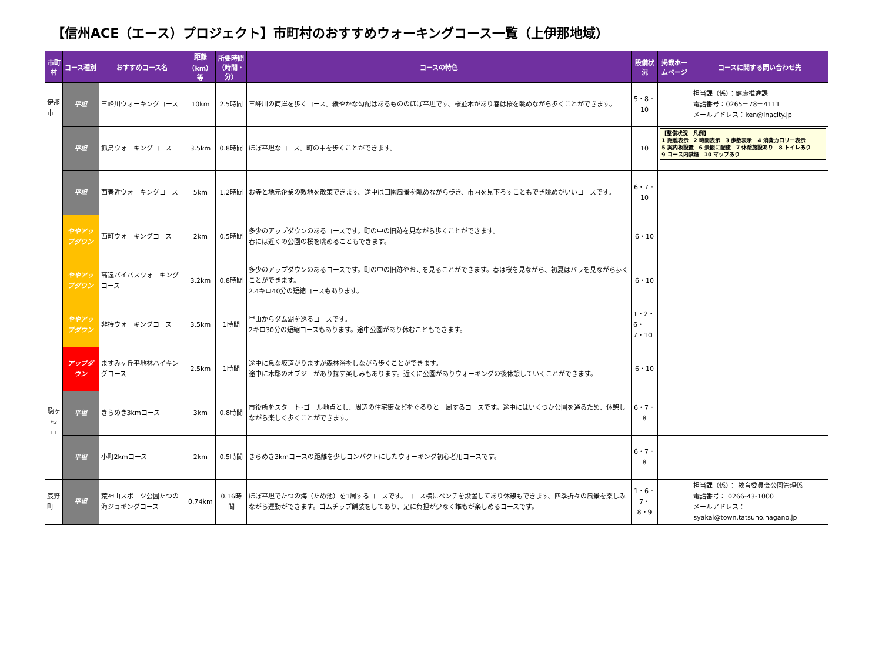【信州ACE（エース）プロジェクト】市町村のおすすめウォーキングコース一覧（上伊那地域）
| 市町村 | コース種別 | おすすめコース名 | 距離 （km）等 | 所要時間 （時間・分） | コースの特色 | 設備状況 | 掲載ホームページ | コースに関する問い合わせ先 |
| --- | --- | --- | --- | --- | --- | --- | --- | --- |
| 伊那市 | 平坦 | 三峰川ウォーキングコース | 10km | 2.5時間 | 三峰川の両岸を歩くコース。緩やかな勾配はあるもののほぼ平坦です。桜並木があり春は桜を眺めながら歩くことができます。 | 5・8・10 | | 担当課（係）：健康推進課 電話番号：0265－78－4111 メールアドレス：ken@inacity.jp |
| | 平坦 | 狐島ウォーキングコース | 3.5km | 0.8時間 | ほぼ平坦なコース。町の中を歩くことができます。 | 10 | 【整備状況 凡例】 1 距離表示 2 時間表示 3 歩数表示 4 消費カロリー表示 5 案内板設置 6 景観に配慮 7 休憩施設あり 8 トイレあり 9 コース内禁煙 10 マップあり | |
| | 平坦 | 西春近ウォーキングコース | 5km | 1.2時間 | お寺と地元企業の敷地を散策できます。途中は田園風景を眺めながら歩き、市内を見下ろすこともでき眺めがいいコースです。 | 6・7・10 | | |
| | ややアップダウン | 西町ウォーキングコース | 2km | 0.5時間 | 多少のアップダウンのあるコースです。町の中の旧跡を見ながら歩くことができます。 春には近くの公園の桜を眺めることもできます。 | 6・10 | | |
| | ややアップダウン | 高遠バイパスウォーキングコース | 3.2km | 0.8時間 | 多少のアップダウンのあるコースです。町の中の旧跡やお寺を見ることができます。春は桜を見ながら、初夏はバラを見ながら歩くことができます。 2.4キロ40分の短縮コースもあります。 | 6・10 | | |
| | ややアップダウン | 非持ウォーキングコース | 3.5km | 1時間 | 里山からダム湖を巡るコースです。 2キロ30分の短縮コースもあります。途中公園があり休むこともできます。 | 1・2・6・ 7・10 | | |
| | アップダウン | ますみヶ丘平地林ハイキングコース | 2.5km | 1時間 | 途中に急な坂道がりますが森林浴をしながら歩くことができます。 途中に木彫のオブジェがあり探す楽しみもあります。近くに公園がありウォーキングの後休憩していくことができます。 | 6・10 | | |
| 駒ヶ根 市 | 平坦 | きらめき3kmコース | 3km | 0.8時間 | 市役所をスタート･ゴール地点とし、周辺の住宅街などをぐるりと一周するコースです。途中にはいくつか公園を通るため、休憩しながら楽しく歩くことができます。 | 6・7・8 | | |
| | 平坦 | 小町2kmコース | 2km | 0.5時間 | きらめき3kmコースの距離を少しコンパクトにしたウォーキング初心者用コースです。 | 6・7・8 | | |
| 辰野町 | 平坦 | 荒神山スポーツ公園たつの海ジョギングコース | 0.74km | 0.16時間 | ほぼ平坦でたつの海（ため池）を1周するコースです。コース横にベンチを設置してあり休憩もできます。四季折々の風景を楽しみながら運動ができます。ゴムチップ舗装をしてあり、足に負担が少なく誰もが楽しめるコースです。 | 1・6・7・ 8・9 | | 担当課（係）： 教育委員会公園管理係 電話番号： 0266-43-1000 メールアドレス：syakai@town.tatsuno.nagano.jp |